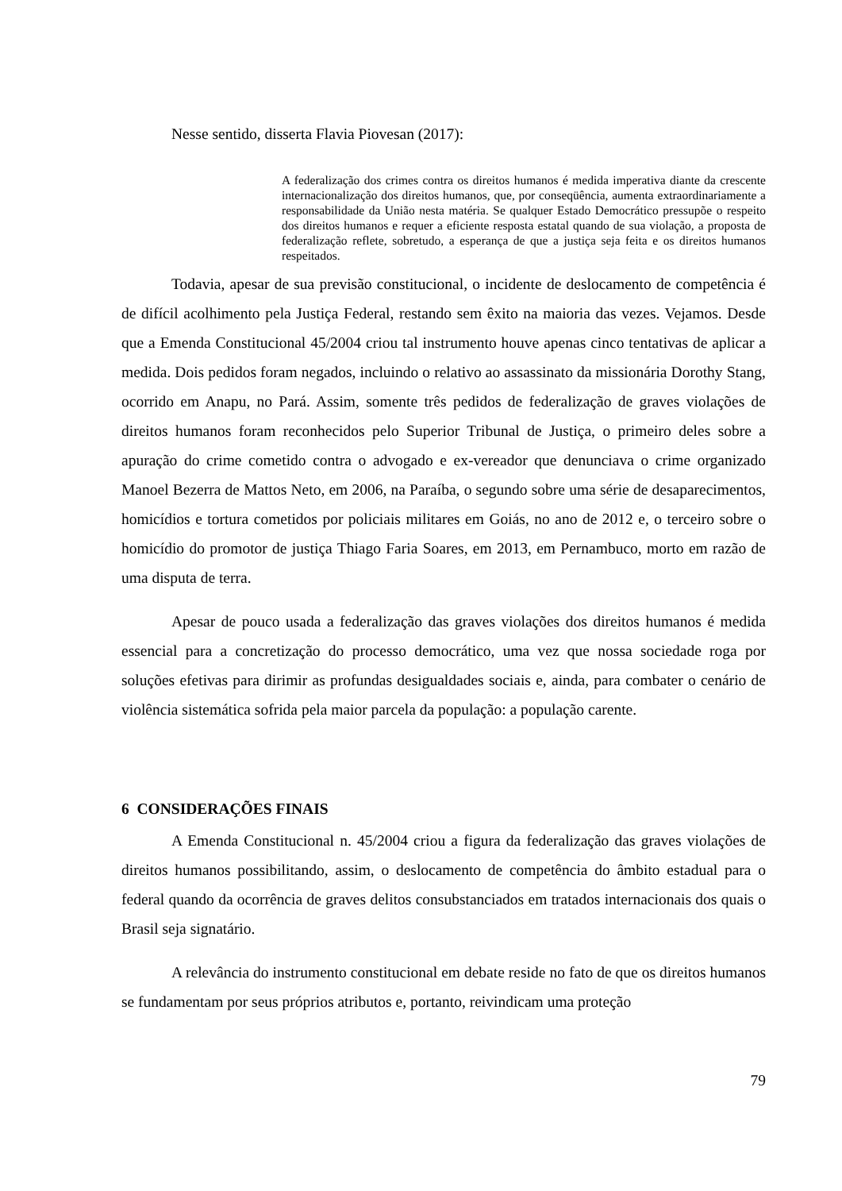Nesse sentido, disserta Flavia Piovesan (2017):
A federalização dos crimes contra os direitos humanos é medida imperativa diante da crescente internacionalização dos direitos humanos, que, por conseqüência, aumenta extraordinariamente a responsabilidade da União nesta matéria. Se qualquer Estado Democrático pressupõe o respeito dos direitos humanos e requer a eficiente resposta estatal quando de sua violação, a proposta de federalização reflete, sobretudo, a esperança de que a justiça seja feita e os direitos humanos respeitados.
Todavia, apesar de sua previsão constitucional, o incidente de deslocamento de competência é de difícil acolhimento pela Justiça Federal, restando sem êxito na maioria das vezes. Vejamos. Desde que a Emenda Constitucional 45/2004 criou tal instrumento houve apenas cinco tentativas de aplicar a medida. Dois pedidos foram negados, incluindo o relativo ao assassinato da missionária Dorothy Stang, ocorrido em Anapu, no Pará. Assim, somente três pedidos de federalização de graves violações de direitos humanos foram reconhecidos pelo Superior Tribunal de Justiça, o primeiro deles sobre a apuração do crime cometido contra o advogado e ex-vereador que denunciava o crime organizado Manoel Bezerra de Mattos Neto, em 2006, na Paraíba, o segundo sobre uma série de desaparecimentos, homicídios e tortura cometidos por policiais militares em Goiás, no ano de 2012 e, o terceiro sobre o homicídio do promotor de justiça Thiago Faria Soares, em 2013, em Pernambuco, morto em razão de uma disputa de terra.
Apesar de pouco usada a federalização das graves violações dos direitos humanos é medida essencial para a concretização do processo democrático, uma vez que nossa sociedade roga por soluções efetivas para dirimir as profundas desigualdades sociais e, ainda, para combater o cenário de violência sistemática sofrida pela maior parcela da população: a população carente.
6 CONSIDERAÇÕES FINAIS
A Emenda Constitucional n. 45/2004 criou a figura da federalização das graves violações de direitos humanos possibilitando, assim, o deslocamento de competência do âmbito estadual para o federal quando da ocorrência de graves delitos consubstanciados em tratados internacionais dos quais o Brasil seja signatário.
A relevância do instrumento constitucional em debate reside no fato de que os direitos humanos se fundamentam por seus próprios atributos e, portanto, reivindicam uma proteção
79